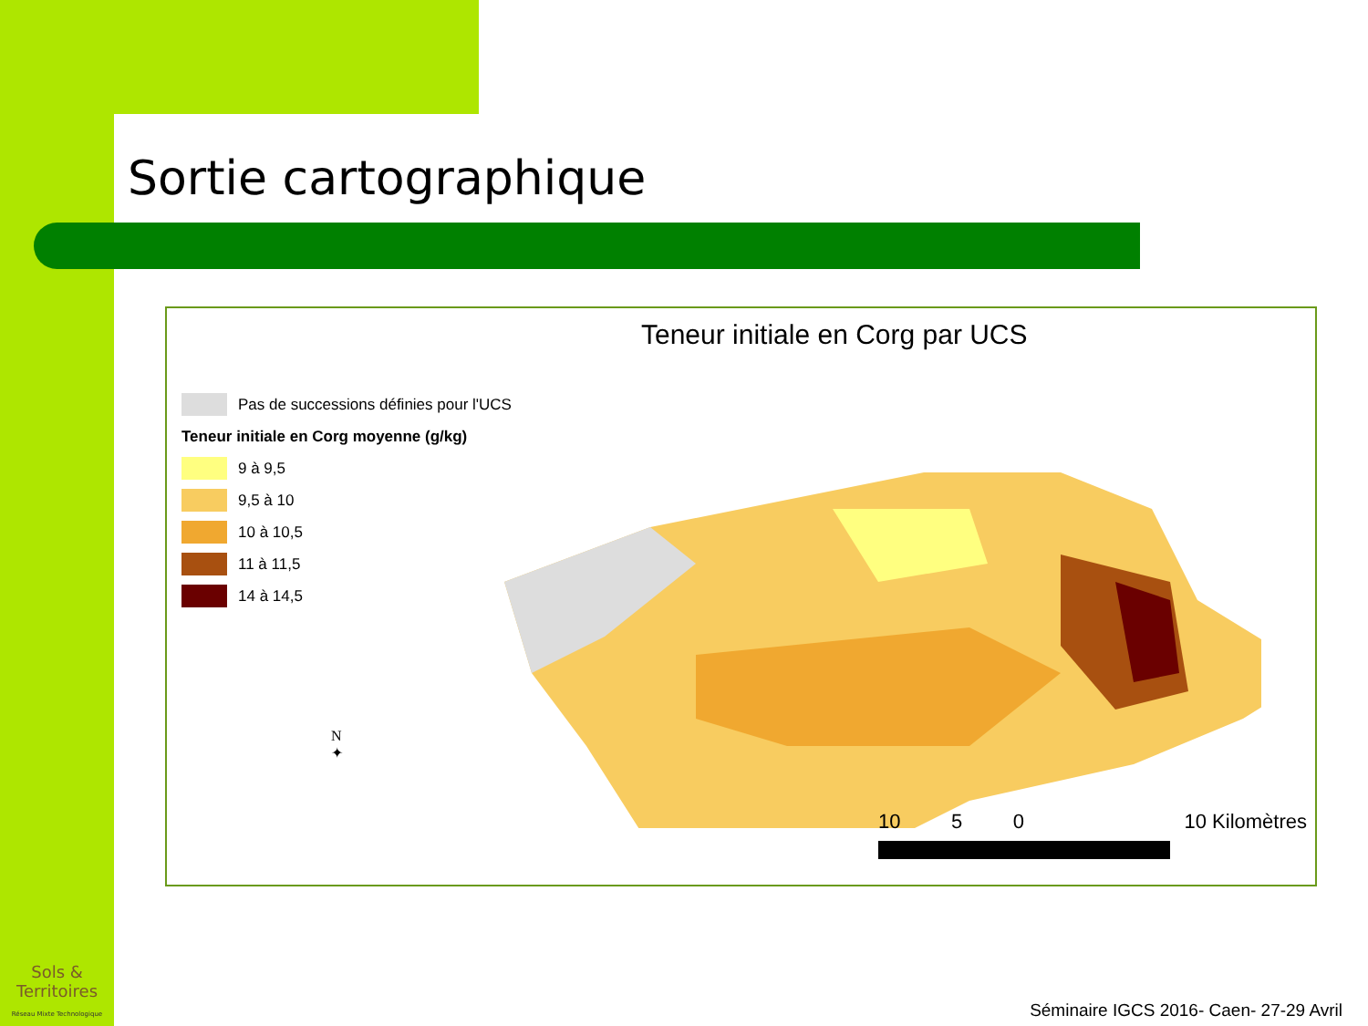Sortie cartographique
Teneur initiale en Corg par UCS
Pas de successions définies pour l'UCS
Teneur initiale en Corg moyenne (g/kg)
9 à 9,5
9,5 à 10
10 à 10,5
11 à 11,5
14 à 14,5
N
✦
10 5 0 10 Kilomètres
Sols & Territoires
Réseau Mixte Technologique
Séminaire IGCS 2016- Caen- 27-29 Avril